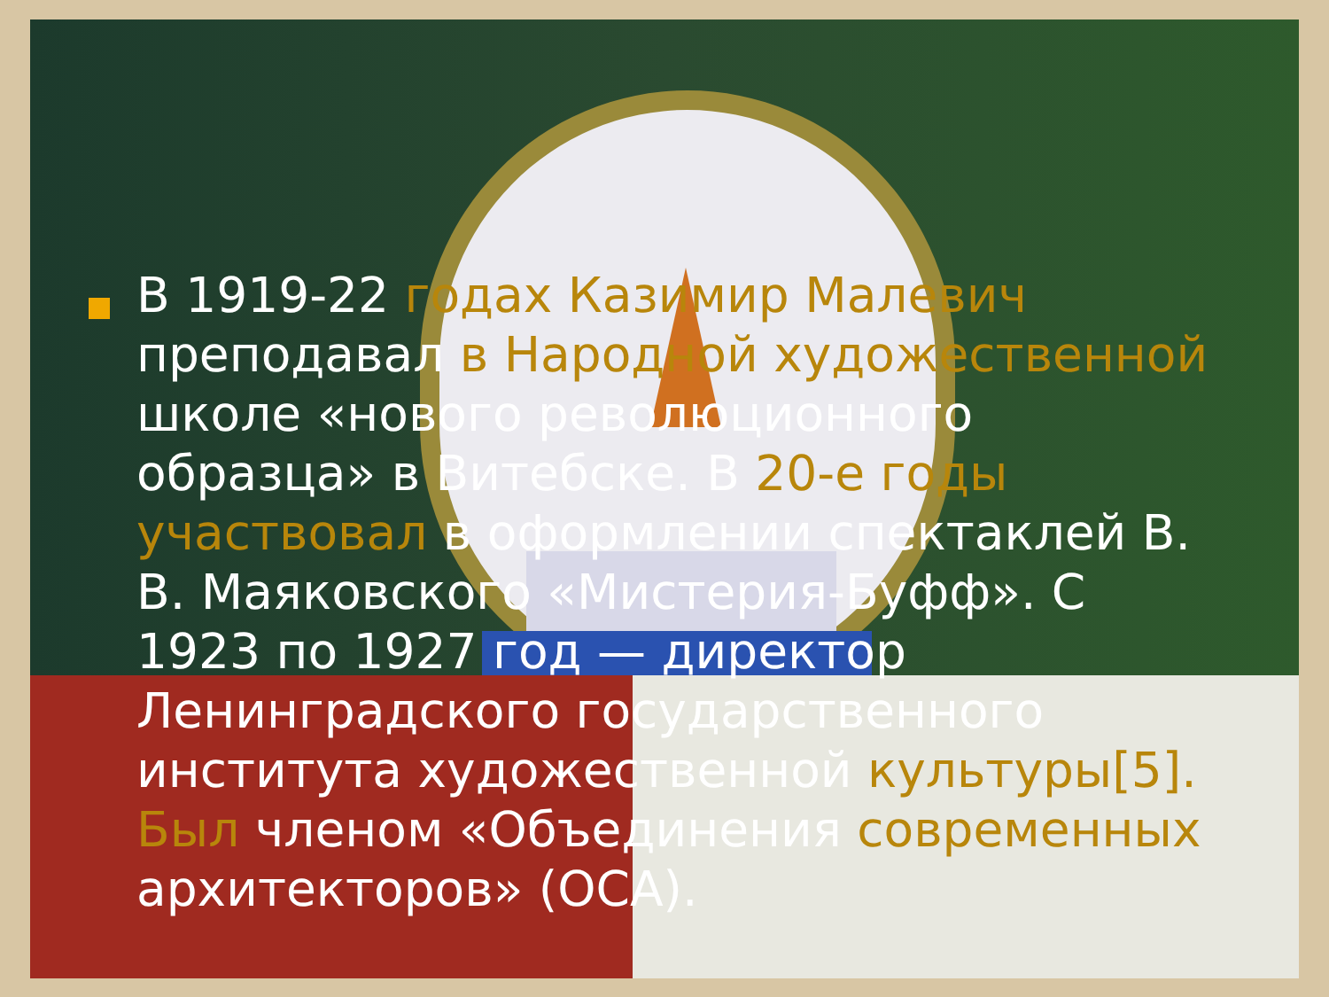В 1919-22 годах Казимир Малевич преподавал в Народной художественной школе «нового революционного образца» в Витебске. В 20-е годы участвовал в оформлении спектаклей В. В. Маяковского «Мистерия-Буфф». С 1923 по 1927 год — директор Ленинградского государственного института художественной культуры[5]. Был членом «Объединения современных архитекторов» (ОСА).